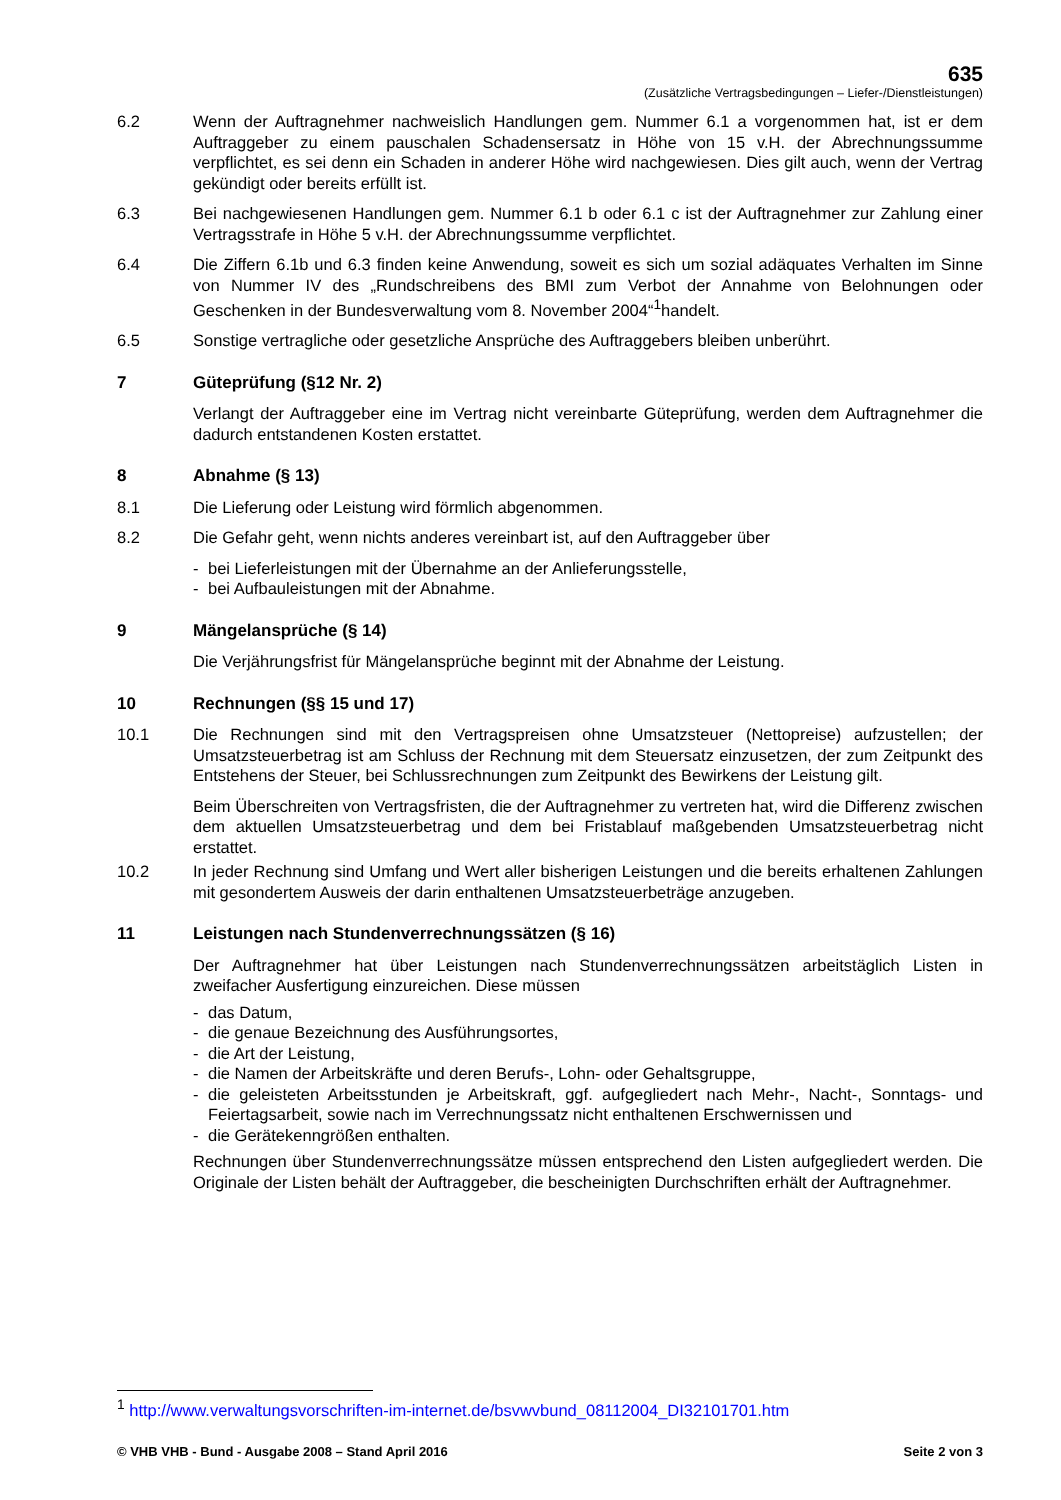635
(Zusätzliche Vertragsbedingungen – Liefer-/Dienstleistungen)
6.2 Wenn der Auftragnehmer nachweislich Handlungen gem. Nummer 6.1 a vorgenommen hat, ist er dem Auftraggeber zu einem pauschalen Schadensersatz in Höhe von 15 v.H. der Abrechnungs­summe verpflichtet, es sei denn ein Schaden in anderer Höhe wird nachgewiesen. Dies gilt auch, wenn der Vertrag gekündigt oder bereits erfüllt ist.
6.3 Bei nachgewiesenen Handlungen gem. Nummer 6.1 b oder 6.1 c ist der Auftragnehmer zur Zahlung einer Vertragsstrafe in Höhe 5 v.H. der Abrechnungssumme verpflichtet.
6.4 Die Ziffern 6.1b und 6.3 finden keine Anwendung, soweit es sich um sozial adäquates Verhalten im Sinne von Nummer IV des „Rundschreibens des BMI zum Verbot der Annahme von Belohnungen oder Geschenken in der Bundesverwaltung vom 8. November 2004“<sup>1</sup>handelt.
6.5 Sonstige vertragliche oder gesetzliche Ansprüche des Auftraggebers bleiben unberührt.
7 Güteprüfung (§12 Nr. 2)
Verlangt der Auftraggeber eine im Vertrag nicht vereinbarte Güteprüfung, werden dem Auftragneh­mer die dadurch entstandenen Kosten erstattet.
8 Abnahme (§ 13)
8.1 Die Lieferung oder Leistung wird förmlich abgenommen.
8.2 Die Gefahr geht, wenn nichts anderes vereinbart ist, auf den Auftraggeber über
- bei Lieferleistungen mit der Übernahme an der Anlieferungsstelle,
- bei Aufbauleistungen mit der Abnahme.
9 Mängelansprüche (§ 14)
Die Verjährungsfrist für Mängelansprüche beginnt mit der Abnahme der Leistung.
10 Rechnungen (§§ 15 und 17)
10.1 Die Rechnungen sind mit den Vertragspreisen ohne Umsatzsteuer (Nettopreise) aufzustellen; der Umsatzsteuerbetrag ist am Schluss der Rechnung mit dem Steuersatz einzusetzen, der zum Zeit­punkt des Entstehens der Steuer, bei Schlussrechnungen zum Zeitpunkt des Bewirkens der Leis­tung gilt.
Beim Überschreiten von Vertragsfristen, die der Auftragnehmer zu vertreten hat, wird die Differenz zwischen dem aktuellen Umsatzsteuerbetrag und dem bei Fristablauf maßgebenden Umsatzsteuer­betrag nicht erstattet.
10.2 In jeder Rechnung sind Umfang und Wert aller bisherigen Leistungen und die bereits erhaltenen Zahlungen mit gesondertem Ausweis der darin enthaltenen Umsatzsteuerbeträge anzugeben.
11 Leistungen nach Stundenverrechnungssätzen (§ 16)
Der Auftragnehmer hat über Leistungen nach Stundenverrechnungssätzen arbeitstäglich Listen in zweifacher Ausfertigung einzureichen. Diese müssen
- das Datum,
- die genaue Bezeichnung des Ausführungsortes,
- die Art der Leistung,
- die Namen der Arbeitskräfte und deren Berufs-, Lohn- oder Gehaltsgruppe,
- die geleisteten Arbeitsstunden je Arbeitskraft, ggf. aufgegliedert nach Mehr-, Nacht-, Sonntags- und Feiertagsarbeit, sowie nach im Verrechnungssatz nicht enthaltenen Erschwernissen und
- die Gerätekenngrößen enthalten.
Rechnungen über Stundenverrechnungssätze müssen entsprechend den Listen aufgegliedert wer­den. Die Originale der Listen behält der Auftraggeber, die bescheinigten Durchschriften erhält der Auftragnehmer.
<sup>1</sup> http://www.verwaltungsvorschriften-im-internet.de/bsvwvbund_08112004_DI32101701.htm
© VHB VHB - Bund - Ausgabe 2008 – Stand April 2016 Seite 2 von 3